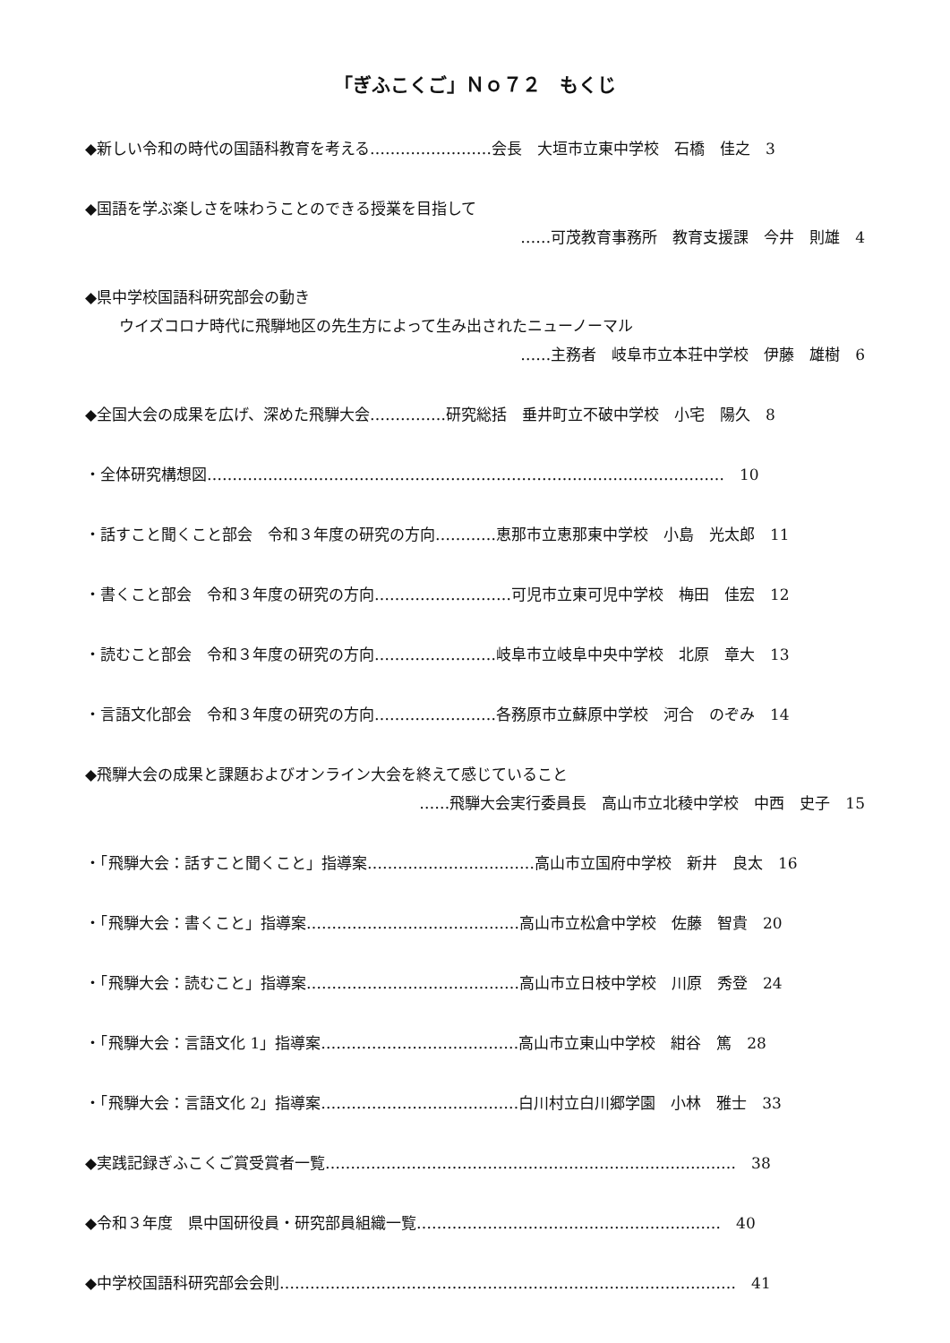「ぎふこくご」Ｎｏ７２　もくじ
◆新しい令和の時代の国語科教育を考える……………………会長　大垣市立東中学校　石橋　佳之　3
◆国語を学ぶ楽しさを味わうことのできる授業を目指して
……可茂教育事務所　教育支援課　今井　則雄　4
◆県中学校国語科研究部会の動き
ウイズコロナ時代に飛騨地区の先生方によって生み出されたニューノーマル
……主務者　岐阜市立本荘中学校　伊藤　雄樹　6
◆全国大会の成果を広げ、深めた飛騨大会……………研究総括　垂井町立不破中学校　小宅　陽久　8
・全体研究構想図…………………………………………………………………………………………　10
・話すこと聞くこと部会　令和３年度の研究の方向…………恵那市立恵那東中学校　小島　光太郎　11
・書くこと部会　令和３年度の研究の方向………………………可児市立東可児中学校　梅田　佳宏　12
・読むこと部会　令和３年度の研究の方向……………………岐阜市立岐阜中央中学校　北原　章大　13
・言語文化部会　令和３年度の研究の方向……………………各務原市立蘇原中学校　河合　のぞみ　14
◆飛騨大会の成果と課題およびオンライン大会を終えて感じていること
……飛騨大会実行委員長　高山市立北稜中学校　中西　史子　15
・「飛騨大会：話すこと聞くこと」指導案……………………………高山市立国府中学校　新井　良太　16
・「飛騨大会：書くこと」指導案……………………………………高山市立松倉中学校　佐藤　智貴　20
・「飛騨大会：読むこと」指導案……………………………………高山市立日枝中学校　川原　秀登　24
・「飛騨大会：言語文化 1」指導案…………………………………高山市立東山中学校　紺谷　篤　28
・「飛騨大会：言語文化 2」指導案…………………………………白川村立白川郷学園　小林　雅士　33
◆実践記録ぎふこくご賞受賞者一覧………………………………………………………………………　38
◆令和３年度　県中国研役員・研究部員組織一覧……………………………………………………　40
◆中学校国語科研究部会会則………………………………………………………………………………　41